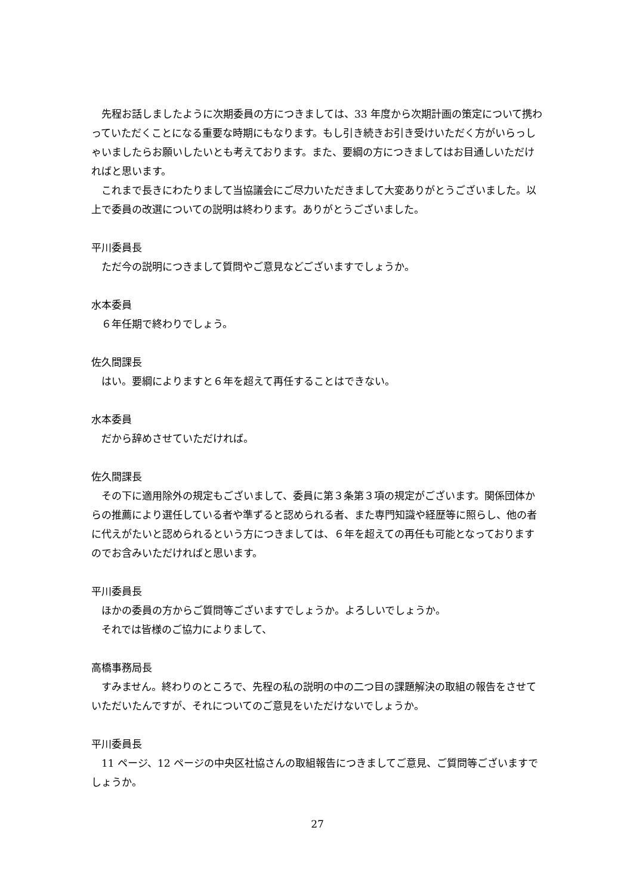先程お話しましたように次期委員の方につきましては、33 年度から次期計画の策定について携わっていただくことになる重要な時期にもなります。もし引き続きお引き受けいただく方がいらっしゃいましたらお願いしたいとも考えております。また、要綱の方につきましてはお目通しいただければと思います。
これまで長きにわたりまして当協議会にご尽力いただきまして大変ありがとうございました。以上で委員の改選についての説明は終わります。ありがとうございました。
平川委員長
ただ今の説明につきまして質問やご意見などございますでしょうか。
水本委員
６年任期で終わりでしょう。
佐久間課長
はい。要綱によりますと６年を超えて再任することはできない。
水本委員
だから辞めさせていただければ。
佐久間課長
その下に適用除外の規定もございまして、委員に第３条第３項の規定がございます。関係団体からの推薦により選任している者や準ずると認められる者、また専門知識や経歴等に照らし、他の者に代えがたいと認められるという方につきましては、６年を超えての再任も可能となっておりますのでお含みいただければと思います。
平川委員長
ほかの委員の方からご質問等ございますでしょうか。よろしいでしょうか。
それでは皆様のご協力によりまして、
高橋事務局長
すみません。終わりのところで、先程の私の説明の中の二つ目の課題解決の取組の報告をさせていただいたんですが、それについてのご意見をいただけないでしょうか。
平川委員長
11 ページ、12 ページの中央区社協さんの取組報告につきましてご意見、ご質問等ございますでしょうか。
27